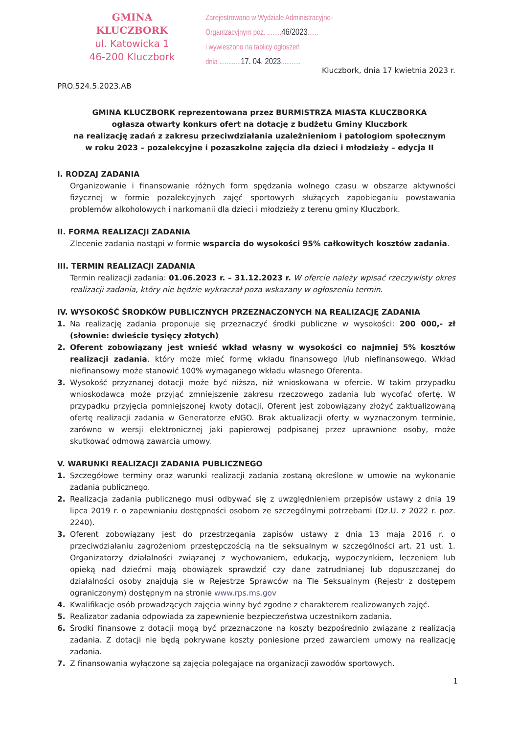GMINA KLUCZBORK
ul. Katowicka 1
46-200 Kluczbork
Zarejestrowano w Wydziale Administracyjno-
Organizacyjnym poz. ........46/2023......
i wywieszono na tablicy ogłoszeń
dnia ............17. 04. 2023...........
Kluczbork, dnia 17 kwietnia 2023 r.
PRO.524.5.2023.AB
GMINA KLUCZBORK reprezentowana przez BURMISTRZA MIASTA KLUCZBORKA
ogłasza otwarty konkurs ofert na dotację z budżetu Gminy Kluczbork
na realizację zadań z zakresu przeciwdziałania uzależnieniom i patologiom społecznym
w roku 2023 – pozalekcyjne i pozaszkolne zajęcia dla dzieci i młodzieży – edycja II
I. RODZAJ ZADANIA
Organizowanie i finansowanie różnych form spędzania wolnego czasu w obszarze aktywności fizycznej w formie pozalekcyjnych zajęć sportowych służących zapobieganiu powstawania problemów alkoholowych i narkomanii dla dzieci i młodzieży z terenu gminy Kluczbork.
II. FORMA REALIZACJI ZADANIA
Zlecenie zadania nastąpi w formie wsparcia do wysokości 95% całkowitych kosztów zadania.
III. TERMIN REALIZACJI ZADANIA
Termin realizacji zadania: 01.06.2023 r. – 31.12.2023 r. W ofercie należy wpisać rzeczywisty okres realizacji zadania, który nie będzie wykraczał poza wskazany w ogłoszeniu termin.
IV. WYSOKOŚĆ ŚRODKÓW PUBLICZNYCH PRZEZNACZONYCH NA REALIZACJĘ ZADANIA
1. Na realizację zadania proponuje się przeznaczyć środki publiczne w wysokości: 200 000,- zł (słownie: dwieście tysięcy złotych)
2. Oferent zobowiązany jest wnieść wkład własny w wysokości co najmniej 5% kosztów realizacji zadania, który może mieć formę wkładu finansowego i/lub niefinansowego. Wkład niefinansowy może stanowić 100% wymaganego wkładu własnego Oferenta.
3. Wysokość przyznanej dotacji może być niższa, niż wnioskowana w ofercie. W takim przypadku wnioskodawca może przyjąć zmniejszenie zakresu rzeczowego zadania lub wycofać ofertę. W przypadku przyjęcia pomniejszonej kwoty dotacji, Oferent jest zobowiązany złożyć zaktualizowaną ofertę realizacji zadania w Generatorze eNGO. Brak aktualizacji oferty w wyznaczonym terminie, zarówno w wersji elektronicznej jaki papierowej podpisanej przez uprawnione osoby, może skutkować odmową zawarcia umowy.
V. WARUNKI REALIZACJI ZADANIA PUBLICZNEGO
1. Szczegółowe terminy oraz warunki realizacji zadania zostaną określone w umowie na wykonanie zadania publicznego.
2. Realizacja zadania publicznego musi odbywać się z uwzględnieniem przepisów ustawy z dnia 19 lipca 2019 r. o zapewnianiu dostępności osobom ze szczególnymi potrzebami (Dz.U. z 2022 r. poz. 2240).
3. Oferent zobowiązany jest do przestrzegania zapisów ustawy z dnia 13 maja 2016 r. o przeciwdziałaniu zagrożeniom przestępczością na tle seksualnym w szczególności art. 21 ust. 1. Organizatorzy działalności związanej z wychowaniem, edukacją, wypoczynkiem, leczeniem lub opieką nad dziećmi mają obowiązek sprawdzić czy dane zatrudnianej lub dopuszczanej do działalności osoby znajdują się w Rejestrze Sprawców na Tle Seksualnym (Rejestr z dostępem ograniczonym) dostępnym na stronie www.rps.ms.gov
4. Kwalifikacje osób prowadzących zajęcia winny być zgodne z charakterem realizowanych zajęć.
5. Realizator zadania odpowiada za zapewnienie bezpieczeństwa uczestnikom zadania.
6. Środki finansowe z dotacji mogą być przeznaczone na koszty bezpośrednio związane z realizacją zadania. Z dotacji nie będą pokrywane koszty poniesione przed zawarciem umowy na realizację zadania.
7. Z finansowania wyłączone są zajęcia polegające na organizacji zawodów sportowych.
1